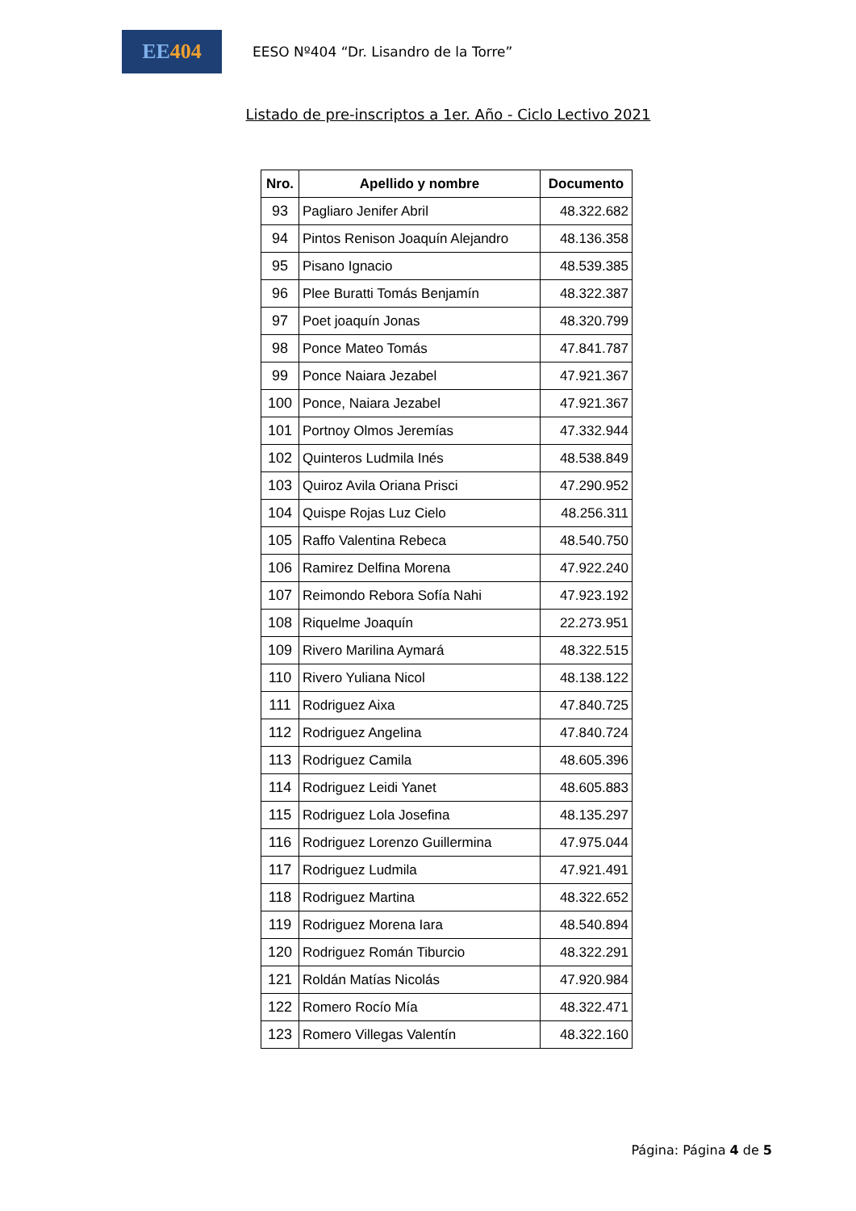EE 404
EESO Nº404 “Dr. Lisandro de la Torre”
Listado de pre-inscriptos a 1er. Año - Ciclo Lectivo 2021
| Nro. | Apellido y nombre | Documento |
| --- | --- | --- |
| 93 | Pagliaro Jenifer Abril | 48.322.682 |
| 94 | Pintos Renison Joaquín Alejandro | 48.136.358 |
| 95 | Pisano Ignacio | 48.539.385 |
| 96 | Plee Buratti Tomás Benjamín | 48.322.387 |
| 97 | Poet joaquín Jonas | 48.320.799 |
| 98 | Ponce Mateo Tomás | 47.841.787 |
| 99 | Ponce Naiara Jezabel | 47.921.367 |
| 100 | Ponce, Naiara Jezabel | 47.921.367 |
| 101 | Portnoy Olmos Jeremías | 47.332.944 |
| 102 | Quinteros Ludmila Inés | 48.538.849 |
| 103 | Quiroz Avila Oriana Prisci | 47.290.952 |
| 104 | Quispe Rojas Luz Cielo | 48.256.311 |
| 105 | Raffo Valentina Rebeca | 48.540.750 |
| 106 | Ramirez Delfina Morena | 47.922.240 |
| 107 | Reimondo Rebora Sofía Nahi | 47.923.192 |
| 108 | Riquelme Joaquín | 22.273.951 |
| 109 | Rivero Marilina Aymará | 48.322.515 |
| 110 | Rivero Yuliana Nicol | 48.138.122 |
| 111 | Rodriguez Aixa | 47.840.725 |
| 112 | Rodriguez Angelina | 47.840.724 |
| 113 | Rodriguez Camila | 48.605.396 |
| 114 | Rodriguez Leidi Yanet | 48.605.883 |
| 115 | Rodriguez Lola Josefina | 48.135.297 |
| 116 | Rodriguez Lorenzo Guillermina | 47.975.044 |
| 117 | Rodriguez Ludmila | 47.921.491 |
| 118 | Rodriguez Martina | 48.322.652 |
| 119 | Rodriguez Morena Iara | 48.540.894 |
| 120 | Rodriguez Román Tiburcio | 48.322.291 |
| 121 | Roldán Matías Nicolás | 47.920.984 |
| 122 | Romero Rocío Mía | 48.322.471 |
| 123 | Romero Villegas Valentín | 48.322.160 |
Página: Página 4 de 5